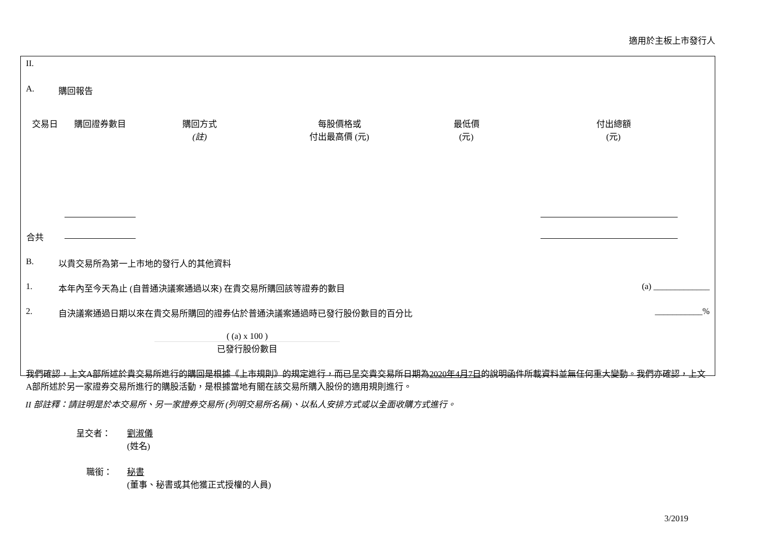適用於主板上市發行人
II.
A. 購回報告
| 交易日 | 購回證券數目 | 購回方式 (註) | 每股價格或 付出最高價 (元) | 最低價 (元) | 付出總額 (元) |
| --- | --- | --- | --- | --- | --- |
| 合共 | | | | | |
B. 以貴交易所為第一上市地的發行人的其他資料
1. 本年內至今天為止 (自普通決議案通過以來) 在貴交易所購回該等證券的數目 (a) _____________
2. 自決議案通過日期以來在貴交易所購回的證券佔於普通決議案通過時已發行股份數目的百分比 ___________%
( (a) x 100 )
已發行股份數目
我們確認，上文A部所述於貴交易所進行的購回是根據《上市規則》的規定進行，而已呈交貴交易所日期為2020年4月7日的說明函件所載資料並無任何重大變動。我們亦確認，上文A部所述於另一家證券交易所進行的購股活動，是根據當地有關在該交易所購入股份的適用規則進行。
II 部註釋：請註明是於本交易所、另一家證券交易所 (列明交易所名稱)、以私人安排方式或以全面收購方式進行。
呈交者： 劉淑儀
(姓名)
職銜： 秘書
(董事、秘書或其他獲正式授權的人員)
3/2019